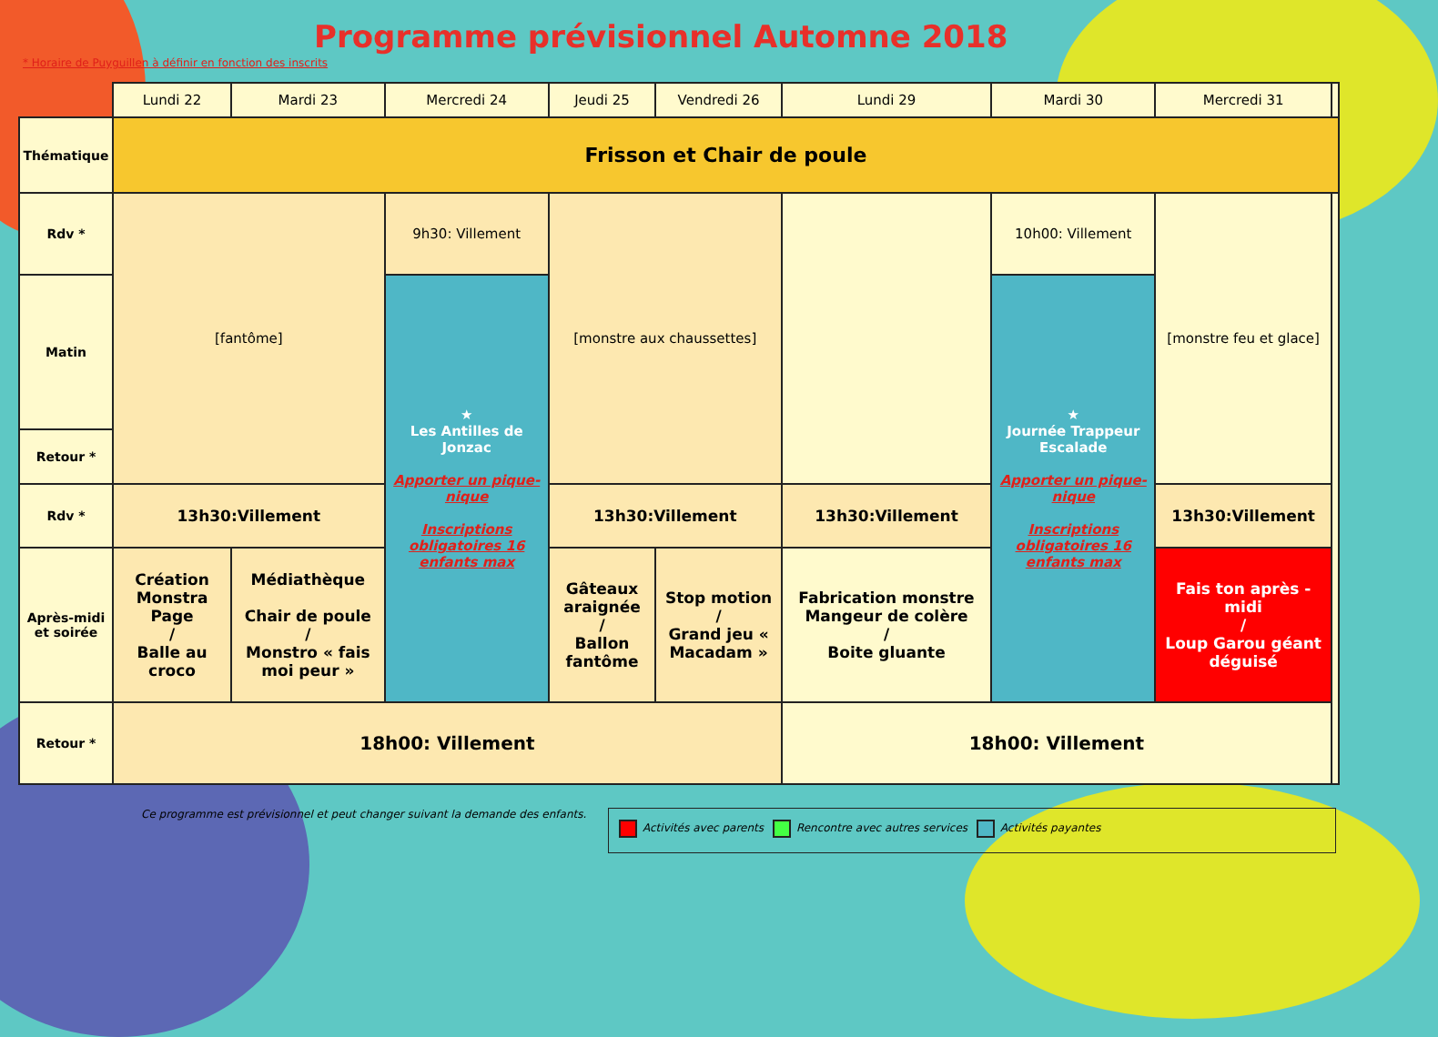* Horaire de Puyguillen à définir en fonction des inscrits
Programme prévisionnel Automne 2018
| | Lundi 22 | Mardi 23 | Mercredi 24 | Jeudi 25 | Vendredi 26 | Lundi 29 | Mardi 30 | Mercredi 31 | |
| --- | --- | --- | --- | --- | --- | --- | --- | --- | --- |
| Thématique | Frisson et Chair de poule | | | | | | | | |
| Rdv * | [fantôme] | | 9h30: Villement | [monstre aux chaussettes] | | | 10h00: Villement | [monstre feu et glace] | |
| Matin | | | ★ Les Antilles de Jonzac Apporter un pique-nique Inscriptions obligatoires 16 enfants max | | | | ★ Journée Trappeur Escalade Apporter un pique-nique Inscriptions obligatoires 16 enfants max | | |
| Retour * | | | | | | | | | |
| Rdv * | 13h30:Villement | | | 13h30:Villement | | 13h30:Villement | | 13h30:Villement | |
| Après-midi et soirée | Création Monstra Page / Balle au croco | Médiathèque Chair de poule / Monstro « fais moi peur » | | Gâteaux araignée / Ballon fantôme | Stop motion / Grand jeu « Macadam » | Fabrication monstre Mangeur de colère / Boite gluante | | Fais ton après -midi / Loup Garou géant déguisé | |
| Retour * | 18h00: Villement | | | | | 18h00: Villement | | | |
Ce programme est prévisionnel et peut changer suivant la demande des enfants.
Activités avec parents Rencontre avec autres services Activités payantes